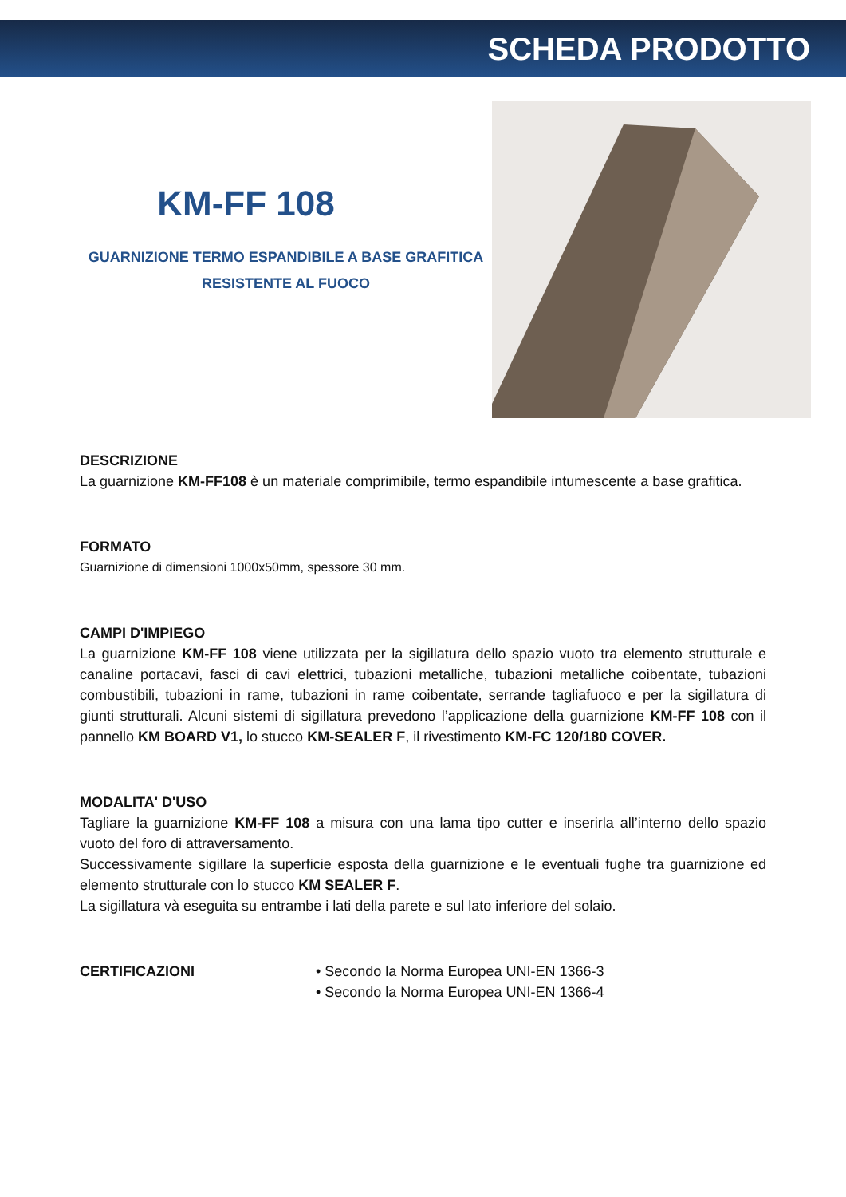SCHEDA PRODOTTO
KM-FF 108
GUARNIZIONE TERMO ESPANDIBILE A BASE GRAFITICA
RESISTENTE AL FUOCO
DESCRIZIONE
La guarnizione KM-FF108 è un materiale comprimibile, termo espandibile intumescente a base grafitica.
FORMATO
Guarnizione di dimensioni 1000x50mm, spessore 30 mm.
CAMPI D'IMPIEGO
La guarnizione KM-FF 108 viene utilizzata per la sigillatura dello spazio vuoto tra elemento strutturale e canaline portacavi, fasci di cavi elettrici, tubazioni metalliche, tubazioni metalliche coibentate, tubazioni combustibili, tubazioni in rame, tubazioni in rame coibentate, serrande tagliafuoco e per la sigillatura di giunti strutturali. Alcuni sistemi di sigillatura prevedono l’applicazione della guarnizione KM-FF 108 con il pannello KM BOARD V1, lo stucco KM-SEALER F, il rivestimento KM-FC 120/180 COVER.
MODALITA' D'USO
Tagliare la guarnizione KM-FF 108 a misura con una lama tipo cutter e inserirla all’interno dello spazio vuoto del foro di attraversamento.
Successivamente sigillare la superficie esposta della guarnizione e le eventuali fughe tra guarnizione ed elemento strutturale con lo stucco KM SEALER F.
La sigillatura và eseguita su entrambe i lati della parete e sul lato inferiore del solaio.
CERTIFICAZIONI • Secondo la Norma Europea UNI-EN 1366-3
• Secondo la Norma Europea UNI-EN 1366-4